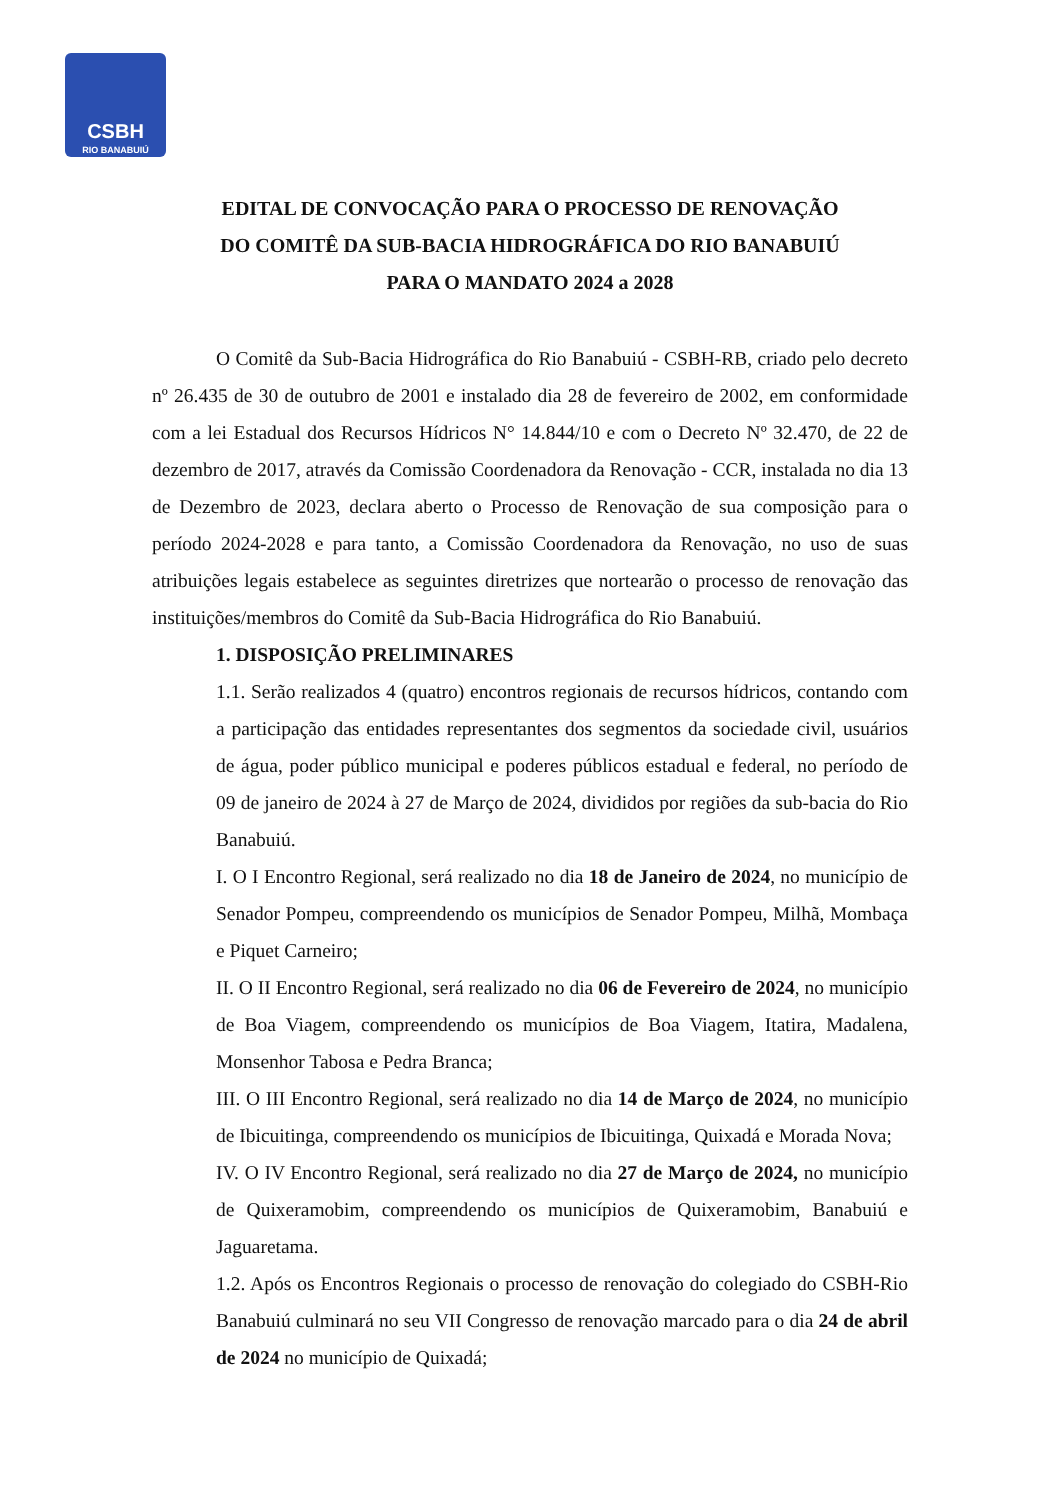CSBH
RIO BANABUIÚ
EDITAL DE CONVOCAÇÃO PARA O PROCESSO DE RENOVAÇÃO
DO COMITÊ DA SUB-BACIA HIDROGRÁFICA DO RIO BANABUIÚ
PARA O MANDATO 2024 a 2028
O Comitê da Sub-Bacia Hidrográfica do Rio Banabuiú - CSBH-RB, criado pelo decreto nº 26.435 de 30 de outubro de 2001 e instalado dia 28 de fevereiro de 2002, em conformidade com a lei Estadual dos Recursos Hídricos N° 14.844/10 e com o Decreto Nº 32.470, de 22 de dezembro de 2017, através da Comissão Coordenadora da Renovação - CCR, instalada no dia 13 de Dezembro de 2023, declara aberto o Processo de Renovação de sua composição para o período 2024-2028 e para tanto, a Comissão Coordenadora da Renovação, no uso de suas atribuições legais estabelece as seguintes diretrizes que nortearão o processo de renovação das instituições/membros do Comitê da Sub-Bacia Hidrográfica do Rio Banabuiú.
1. DISPOSIÇÃO PRELIMINARES
1.1. Serão realizados 4 (quatro) encontros regionais de recursos hídricos, contando com a participação das entidades representantes dos segmentos da sociedade civil, usuários de água, poder público municipal e poderes públicos estadual e federal, no período de 09 de janeiro de 2024 à 27 de Março de 2024, divididos por regiões da sub-bacia do Rio Banabuiú.
I. O I Encontro Regional, será realizado no dia 18 de Janeiro de 2024, no município de Senador Pompeu, compreendendo os municípios de Senador Pompeu, Milhã, Mombaça e Piquet Carneiro;
II. O II Encontro Regional, será realizado no dia 06 de Fevereiro de 2024, no município de Boa Viagem, compreendendo os municípios de Boa Viagem, Itatira, Madalena, Monsenhor Tabosa e Pedra Branca;
III. O III Encontro Regional, será realizado no dia 14 de Março de 2024, no município de Ibicuitinga, compreendendo os municípios de Ibicuitinga, Quixadá e Morada Nova;
IV. O IV Encontro Regional, será realizado no dia 27 de Março de 2024, no município de Quixeramobim, compreendendo os municípios de Quixeramobim, Banabuiú e Jaguaretama.
1.2. Após os Encontros Regionais o processo de renovação do colegiado do CSBH-Rio Banabuiú culminará no seu VII Congresso de renovação marcado para o dia 24 de abril de 2024 no município de Quixadá;